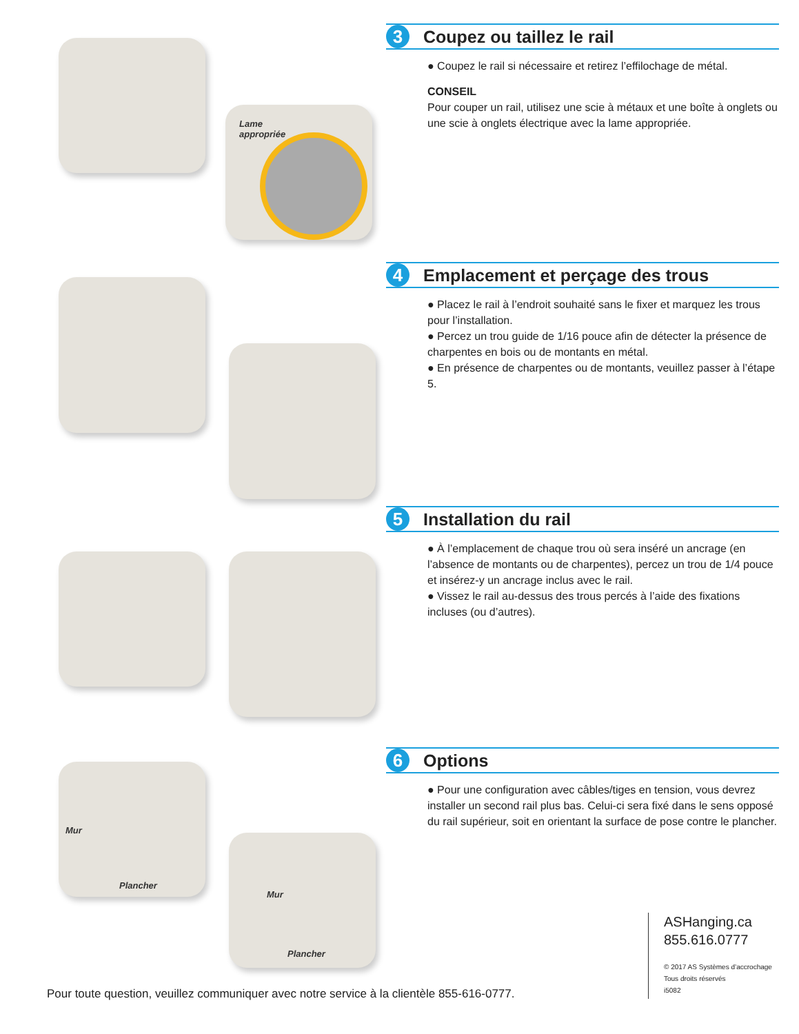Lame
appropriée
Mur
Plancher
Mur
Plancher
3
Coupez ou taillez le rail
● Coupez le rail si nécessaire et retirez l’effilochage de métal.
CONSEIL
Pour couper un rail, utilisez une scie à métaux et une boîte à onglets ou une scie à onglets électrique avec la lame appropriée.
4
Emplacement et perçage des trous
● Placez le rail à l’endroit souhaité sans le fixer et marquez les trous pour l’installation.
● Percez un trou guide de 1/16 pouce afin de détecter la présence de charpentes en bois ou de montants en métal.
● En présence de charpentes ou de montants, veuillez passer à l’étape 5.
5
Installation du rail
● À l’emplacement de chaque trou où sera inséré un ancrage (en l’absence de montants ou de charpentes), percez un trou de 1/4 pouce et insérez-y un ancrage inclus avec le rail.
● Vissez le rail au-dessus des trous percés à l’aide des fixations incluses (ou d’autres).
6
Options
● Pour une configuration avec câbles/tiges en tension, vous devrez installer un second rail plus bas. Celui-ci sera fixé dans le sens opposé du rail supérieur, soit en orientant la surface de pose contre le plancher.
ASHanging.ca
855.616.0777
© 2017 AS Systèmes d’accrochage
Tous droits réservés
i5082
Pour toute question, veuillez communiquer avec notre service à la clientèle 855-616-0777.